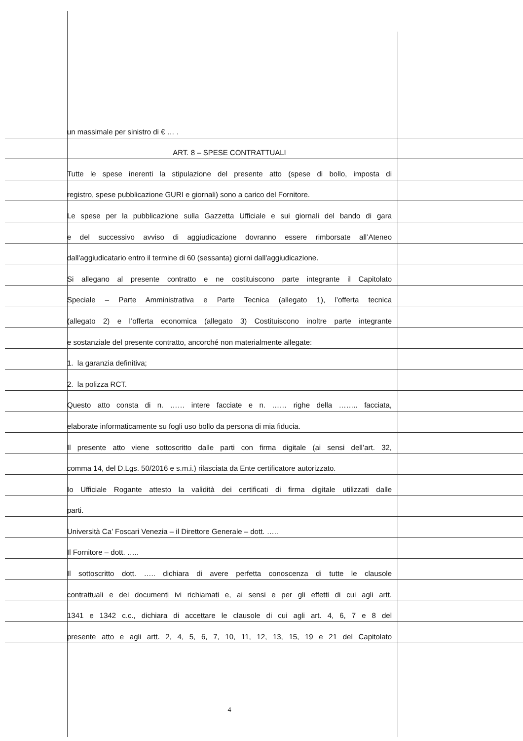un massimale per sinistro di € … .
ART. 8 – SPESE CONTRATTUALI
Tutte le spese inerenti la stipulazione del presente atto (spese di bollo, imposta di
registro, spese pubblicazione GURI e giornali) sono a carico del Fornitore.
Le spese per la pubblicazione sulla Gazzetta Ufficiale e sui giornali del bando di gara
e del successivo avviso di aggiudicazione dovranno essere rimborsate all’Ateneo
dall'aggiudicatario entro il termine di 60 (sessanta) giorni dall'aggiudicazione.
Si allegano al presente contratto e ne costituiscono parte integrante il Capitolato
Speciale – Parte Amministrativa e Parte Tecnica (allegato 1), l’offerta tecnica
(allegato 2) e l’offerta economica (allegato 3) Costituiscono inoltre parte integrante
e sostanziale del presente contratto, ancorché non materialmente allegate:
1. la garanzia definitiva;
2. la polizza RCT.
Questo atto consta di n. …… intere facciate e n. …… righe della …….. facciata,
elaborate informaticamente su fogli uso bollo da persona di mia fiducia.
Il presente atto viene sottoscritto dalle parti con firma digitale (ai sensi dell’art. 32,
comma 14, del D.Lgs. 50/2016 e s.m.i.) rilasciata da Ente certificatore autorizzato.
Io Ufficiale Rogante attesto la validità dei certificati di firma digitale utilizzati dalle
parti.
Università Ca’ Foscari Venezia – il Direttore Generale – dott. …..
Il Fornitore – dott. …..
Il sottoscritto dott. ….. dichiara di avere perfetta conoscenza di tutte le clausole
contrattuali e dei documenti ivi richiamati e, ai sensi e per gli effetti di cui agli artt.
1341 e 1342 c.c., dichiara di accettare le clausole di cui agli art. 4, 6, 7 e 8 del
presente atto e agli artt. 2, 4, 5, 6, 7, 10, 11, 12, 13, 15, 19 e 21 del Capitolato
4